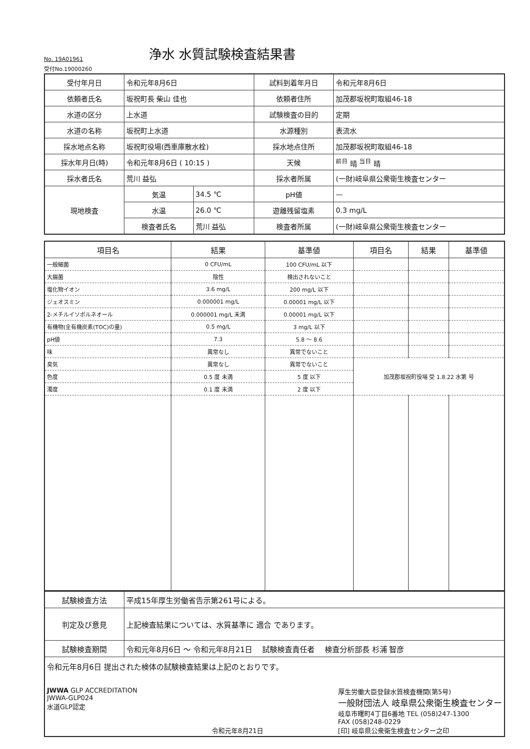No. 19A01961
浄水 水質試験検査結果書
受付No.19000260
| 受付年月日 | 令和元年8月6日 | | 試料到着年月日 | 令和元年8月6日 |
| 依頼者氏名 | 坂祝町長 柴山 佳也 | | 依頼者住所 | 加茂郡坂祝町取組46-18 |
| 水道の区分 | 上水道 | | 試験検査の目的 | 定期 |
| 水道の名称 | 坂祝町上水道 | | 水源種別 | 表流水 |
| 採水地点名称 | 坂祝町役場(西車庫散水栓) | | 採水地点住所 | 加茂郡坂祝町取組46-18 |
| 採水年月日(時) | 令和元年8月6日 ( 10:15 ) | | 天候 | <sup>前日</sup> 晴 <sup>当日</sup> 晴 |
| 採水者氏名 | 荒川 益弘 | | 採水者所属 | (一財)岐阜県公衆衛生検査センター |
| 現地検査 | 気温 | 34.5 ℃ | pH値 | — |
| | 水温 | 26.0 ℃ | 遊離残留塩素 | 0.3 mg/L |
| | 検査者氏名 | 荒川 益弘 | 検査者所属 | (一財)岐阜県公衆衛生検査センター |
| 項目名 | 結果 | 基準値 | 項目名 | 結果 | 基準値 |
| --- | --- | --- | --- | --- | --- |
| 一般細菌 | 0 CFU/mL | 100 CFU/mL 以下 | | | |
| 大腸菌 | 陰性 | 検出されないこと | | | |
| 塩化物イオン | 3.6 mg/L | 200 mg/L 以下 | | | |
| ジェオスミン | 0.000001 mg/L | 0.00001 mg/L 以下 | | | |
| 2-メチルイソボルネオール | 0.000001 mg/L 未満 | 0.00001 mg/L 以下 | | | |
| 有機物(全有機炭素(TOC)の量) | 0.5 mg/L | 3 mg/L 以下 | | | |
| pH値 | 7.3 | 5.8 ～ 8.6 | | | |
| 味 | 異常なし | 異常でないこと | | | |
| 臭気 | 異常なし | 異常でないこと | 加茂郡坂祝町役場 受 1.8.22 水第 号 | | |
| 色度 | 0.5 度 未満 | 5 度 以下 | | | |
| 濁度 | 0.1 度 未満 | 2 度 以下 | | | |
| 試験検査方法 | 平成15年厚生労働省告示第261号による。 |
| 判定及び意見 | 上記検査結果については、水質基準に 適合 であります。 |
| 試験検査期間 | 令和元年8月6日 ～ 令和元年8月21日 試験検査責任者 検査分析部長 杉浦 智彦 |
| 令和元年8月6日 提出された検体の試験検査結果は上記のとおりです。 JWWA GLP ACCREDITATION JWWA-GLP024 水道GLP認定 令和元年8月21日 厚生労働大臣登録水質検査機関(第5号) 一般財団法人 岐阜県公衆衛生検査センター 岐阜市曙町4丁目6番地 TEL (058)247-1300 FAX (058)248-0229 [印] 岐阜県公衆衛生検査センター之印 | |